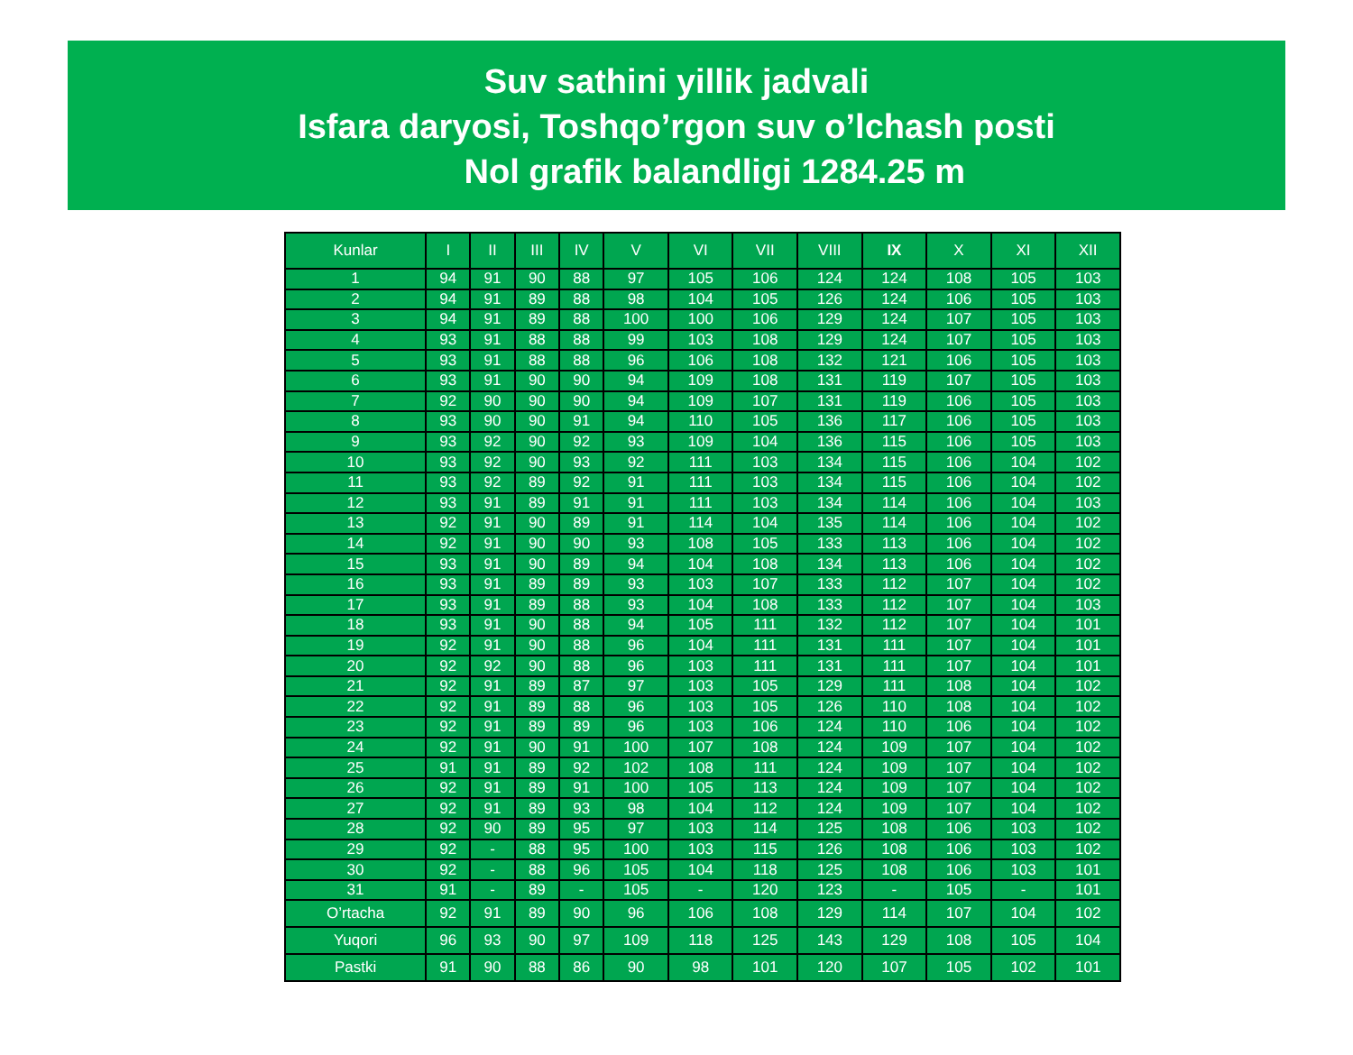Suv sathini yillik jadvali
Isfara daryosi, Toshqo’rgon suv o’lchash posti
Nol grafik balandligi 1284.25 m
| Kunlar | I | II | III | IV | V | VI | VII | VIII | IX | X | XI | XII |
| --- | --- | --- | --- | --- | --- | --- | --- | --- | --- | --- | --- | --- |
| 1 | 94 | 91 | 90 | 88 | 97 | 105 | 106 | 124 | 124 | 108 | 105 | 103 |
| 2 | 94 | 91 | 89 | 88 | 98 | 104 | 105 | 126 | 124 | 106 | 105 | 103 |
| 3 | 94 | 91 | 89 | 88 | 100 | 100 | 106 | 129 | 124 | 107 | 105 | 103 |
| 4 | 93 | 91 | 88 | 88 | 99 | 103 | 108 | 129 | 124 | 107 | 105 | 103 |
| 5 | 93 | 91 | 88 | 88 | 96 | 106 | 108 | 132 | 121 | 106 | 105 | 103 |
| 6 | 93 | 91 | 90 | 90 | 94 | 109 | 108 | 131 | 119 | 107 | 105 | 103 |
| 7 | 92 | 90 | 90 | 90 | 94 | 109 | 107 | 131 | 119 | 106 | 105 | 103 |
| 8 | 93 | 90 | 90 | 91 | 94 | 110 | 105 | 136 | 117 | 106 | 105 | 103 |
| 9 | 93 | 92 | 90 | 92 | 93 | 109 | 104 | 136 | 115 | 106 | 105 | 103 |
| 10 | 93 | 92 | 90 | 93 | 92 | 111 | 103 | 134 | 115 | 106 | 104 | 102 |
| 11 | 93 | 92 | 89 | 92 | 91 | 111 | 103 | 134 | 115 | 106 | 104 | 102 |
| 12 | 93 | 91 | 89 | 91 | 91 | 111 | 103 | 134 | 114 | 106 | 104 | 103 |
| 13 | 92 | 91 | 90 | 89 | 91 | 114 | 104 | 135 | 114 | 106 | 104 | 102 |
| 14 | 92 | 91 | 90 | 90 | 93 | 108 | 105 | 133 | 113 | 106 | 104 | 102 |
| 15 | 93 | 91 | 90 | 89 | 94 | 104 | 108 | 134 | 113 | 106 | 104 | 102 |
| 16 | 93 | 91 | 89 | 89 | 93 | 103 | 107 | 133 | 112 | 107 | 104 | 102 |
| 17 | 93 | 91 | 89 | 88 | 93 | 104 | 108 | 133 | 112 | 107 | 104 | 103 |
| 18 | 93 | 91 | 90 | 88 | 94 | 105 | 111 | 132 | 112 | 107 | 104 | 101 |
| 19 | 92 | 91 | 90 | 88 | 96 | 104 | 111 | 131 | 111 | 107 | 104 | 101 |
| 20 | 92 | 92 | 90 | 88 | 96 | 103 | 111 | 131 | 111 | 107 | 104 | 101 |
| 21 | 92 | 91 | 89 | 87 | 97 | 103 | 105 | 129 | 111 | 108 | 104 | 102 |
| 22 | 92 | 91 | 89 | 88 | 96 | 103 | 105 | 126 | 110 | 108 | 104 | 102 |
| 23 | 92 | 91 | 89 | 89 | 96 | 103 | 106 | 124 | 110 | 106 | 104 | 102 |
| 24 | 92 | 91 | 90 | 91 | 100 | 107 | 108 | 124 | 109 | 107 | 104 | 102 |
| 25 | 91 | 91 | 89 | 92 | 102 | 108 | 111 | 124 | 109 | 107 | 104 | 102 |
| 26 | 92 | 91 | 89 | 91 | 100 | 105 | 113 | 124 | 109 | 107 | 104 | 102 |
| 27 | 92 | 91 | 89 | 93 | 98 | 104 | 112 | 124 | 109 | 107 | 104 | 102 |
| 28 | 92 | 90 | 89 | 95 | 97 | 103 | 114 | 125 | 108 | 106 | 103 | 102 |
| 29 | 92 | - | 88 | 95 | 100 | 103 | 115 | 126 | 108 | 106 | 103 | 102 |
| 30 | 92 | - | 88 | 96 | 105 | 104 | 118 | 125 | 108 | 106 | 103 | 101 |
| 31 | 91 | - | 89 | - | 105 | - | 120 | 123 | - | 105 | - | 101 |
| O’rtacha | 92 | 91 | 89 | 90 | 96 | 106 | 108 | 129 | 114 | 107 | 104 | 102 |
| Yuqori | 96 | 93 | 90 | 97 | 109 | 118 | 125 | 143 | 129 | 108 | 105 | 104 |
| Pastki | 91 | 90 | 88 | 86 | 90 | 98 | 101 | 120 | 107 | 105 | 102 | 101 |